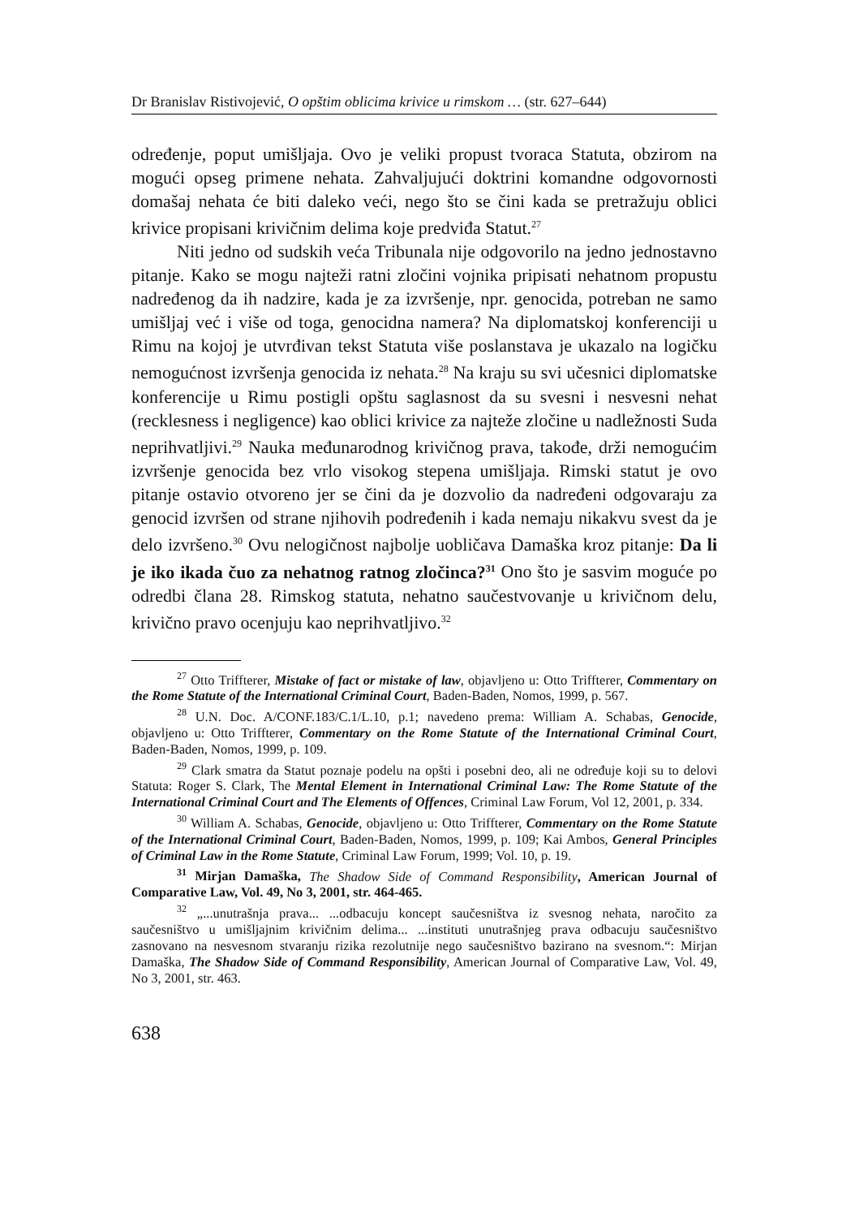Dr Branislav Ristivojević, O opštim oblicima krivice u rimskom … (str. 627–644)
određenje, poput umišljaja. Ovo je veliki propust tvoraca Statuta, obzirom na mogući opseg primene nehata. Zahvaljujući doktrini komandne odgovornosti domašaj nehata će biti daleko veći, nego što se čini kada se pretražuju oblici krivice propisani krivičnim delima koje predviđa Statut.<sup>27</sup>
Niti jedno od sudskih veća Tribunala nije odgovorilo na jedno jednostavno pitanje. Kako se mogu najteži ratni zločini vojnika pripisati nehatnom propustu nadređenog da ih nadzire, kada je za izvršenje, npr. genocida, potreban ne samo umišljaj već i više od toga, genocidna namera? Na diplomatskoj konferenciji u Rimu na kojoj je utvrđivan tekst Statuta više poslanstava je ukazalo na logičku nemogućnost izvršenja genocida iz nehata.<sup>28</sup> Na kraju su svi učesnici diplomatske konferencije u Rimu postigli opštu saglasnost da su svesni i nesvesni nehat (recklesness i negligence) kao oblici krivice za najteže zločine u nadležnosti Suda neprihvatljivi.<sup>29</sup> Nauka međunarodnog krivičnog prava, takođe, drži nemogućim izvršenje genocida bez vrlo visokog stepena umišljaja. Rimski statut je ovo pitanje ostavio otvoreno jer se čini da je dozvolio da nadređeni odgovaraju za genocid izvršen od strane njihovih podređenih i kada nemaju nikakvu svest da je delo izvršeno.<sup>30</sup> Ovu nelogičnost najbolje uobličava Damaška kroz pitanje: Da li je iko ikada čuo za nehatnog ratnog zločinca?<sup>31</sup> Ono što je sasvim moguće po odredbi člana 28. Rimskog statuta, nehatno saučestvovanje u krivičnom delu, krivično pravo ocenjuju kao neprihvatljivo.<sup>32</sup>
<sup>27</sup> Otto Triffterer, Mistake of fact or mistake of law, objavljeno u: Otto Triffterer, Commentary on the Rome Statute of the International Criminal Court, Baden-Baden, Nomos, 1999, p. 567.
<sup>28</sup> U.N. Doc. A/CONF.183/C.1/L.10, p.1; navedeno prema: William A. Schabas, Genocide, objavljeno u: Otto Triffterer, Commentary on the Rome Statute of the International Criminal Court, Baden-Baden, Nomos, 1999, p. 109.
<sup>29</sup> Clark smatra da Statut poznaje podelu na opšti i posebni deo, ali ne određuje koji su to delovi Statuta: Roger S. Clark, The Mental Element in International Criminal Law: The Rome Statute of the International Criminal Court and The Elements of Offences, Criminal Law Forum, Vol 12, 2001, p. 334.
<sup>30</sup> William A. Schabas, Genocide, objavljeno u: Otto Triffterer, Commentary on the Rome Statute of the International Criminal Court, Baden-Baden, Nomos, 1999, p. 109; Kai Ambos, General Principles of Criminal Law in the Rome Statute, Criminal Law Forum, 1999; Vol. 10, p. 19.
<sup>31</sup> Mirjan Damaška, The Shadow Side of Command Responsibility, American Journal of Comparative Law, Vol. 49, No 3, 2001, str. 464-465.
<sup>32</sup> „...unutrašnja prava... ...odbacuju koncept saučesništva iz svesnog nehata, naročito za saučesništvo u umišljajnim krivičnim delima... ...instituti unutrašnjeg prava odbacuju saučesništvo zasnovano na nesvesnom stvaranju rizika rezolutnije nego saučesništvo bazirano na svesnom.“: Mirjan Damaška, The Shadow Side of Command Responsibility, American Journal of Comparative Law, Vol. 49, No 3, 2001, str. 463.
638